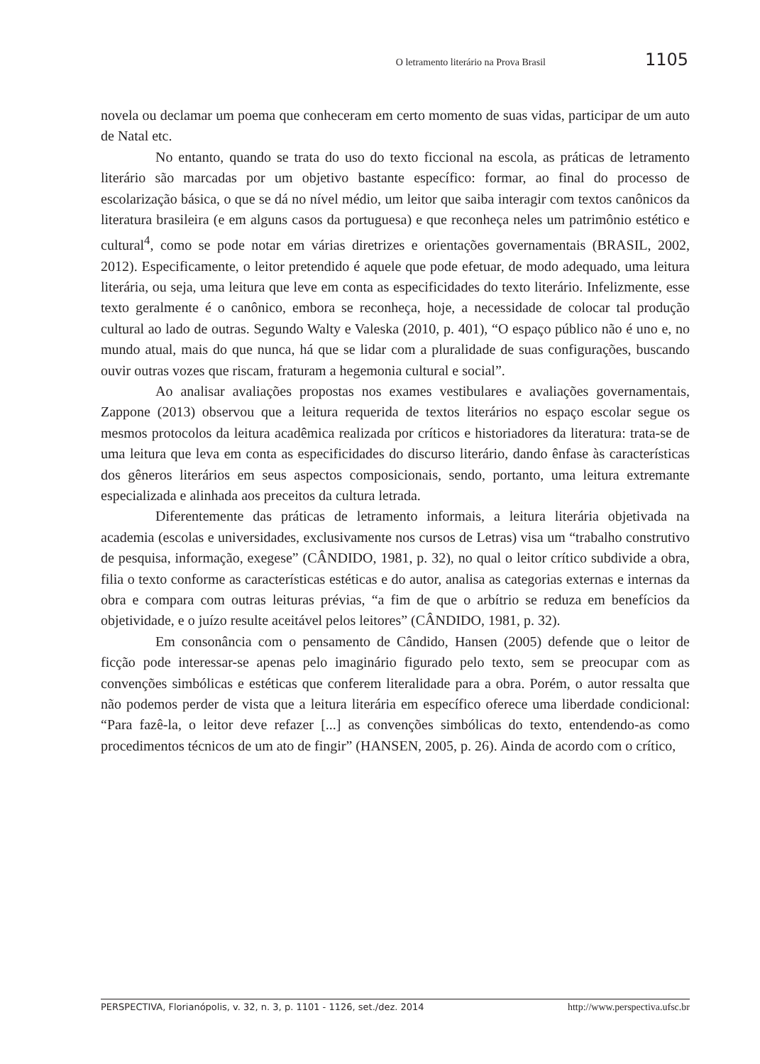O letramento literário na Prova Brasil 1105
novela ou declamar um poema que conheceram em certo momento de suas vidas, participar de um auto de Natal etc.
No entanto, quando se trata do uso do texto ficcional na escola, as práticas de letramento literário são marcadas por um objetivo bastante específico: formar, ao final do processo de escolarização básica, o que se dá no nível médio, um leitor que saiba interagir com textos canônicos da literatura brasileira (e em alguns casos da portuguesa) e que reconheça neles um patrimônio estético e cultural<sup>4</sup>, como se pode notar em várias diretrizes e orientações governamentais (BRASIL, 2002, 2012). Especificamente, o leitor pretendido é aquele que pode efetuar, de modo adequado, uma leitura literária, ou seja, uma leitura que leve em conta as especificidades do texto literário. Infelizmente, esse texto geralmente é o canônico, embora se reconheça, hoje, a necessidade de colocar tal produção cultural ao lado de outras. Segundo Walty e Valeska (2010, p. 401), “O espaço público não é uno e, no mundo atual, mais do que nunca, há que se lidar com a pluralidade de suas configurações, buscando ouvir outras vozes que riscam, fraturam a hegemonia cultural e social”.
Ao analisar avaliações propostas nos exames vestibulares e avaliações governamentais, Zappone (2013) observou que a leitura requerida de textos literários no espaço escolar segue os mesmos protocolos da leitura acadêmica realizada por críticos e historiadores da literatura: trata-se de uma leitura que leva em conta as especificidades do discurso literário, dando ênfase às características dos gêneros literários em seus aspectos composicionais, sendo, portanto, uma leitura extremante especializada e alinhada aos preceitos da cultura letrada.
Diferentemente das práticas de letramento informais, a leitura literária objetivada na academia (escolas e universidades, exclusivamente nos cursos de Letras) visa um “trabalho construtivo de pesquisa, informação, exegese” (CÂNDIDO, 1981, p. 32), no qual o leitor crítico subdivide a obra, filia o texto conforme as características estéticas e do autor, analisa as categorias externas e internas da obra e compara com outras leituras prévias, “a fim de que o arbítrio se reduza em benefícios da objetividade, e o juízo resulte aceitável pelos leitores” (CÂNDIDO, 1981, p. 32).
Em consonância com o pensamento de Cândido, Hansen (2005) defende que o leitor de ficção pode interessar-se apenas pelo imaginário figurado pelo texto, sem se preocupar com as convenções simbólicas e estéticas que conferem literalidade para a obra. Porém, o autor ressalta que não podemos perder de vista que a leitura literária em específico oferece uma liberdade condicional: “Para fazê-la, o leitor deve refazer [...] as convenções simbólicas do texto, entendendo-as como procedimentos técnicos de um ato de fingir” (HANSEN, 2005, p. 26). Ainda de acordo com o crítico,
PERSPECTIVA, Florianópolis, v. 32, n. 3, p. 1101 - 1126, set./dez. 2014 http://www.perspectiva.ufsc.br